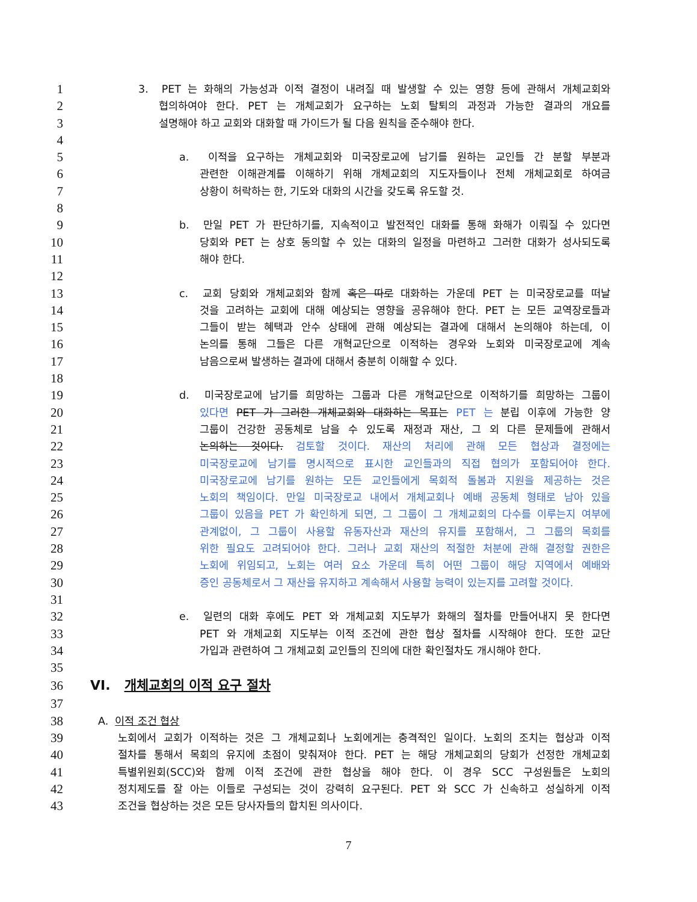1 3. PET 는 화해의 가능성과 이적 결정이 내려질 때 발생할 수 있는 영향 등에 관해서 개체교회와
2 협의하여야 한다. PET 는 개체교회가 요구하는 노회 탈퇴의 과정과 가능한 결과의 개요를
3 설명해야 하고 교회와 대화할 때 가이드가 될 다음 원칙을 준수해야 한다.
4
5 a. 이적을 요구하는 개체교회와 미국장로교에 남기를 원하는 교인들 간 분할 부분과
6 관련한 이해관계를 이해하기 위해 개체교회의 지도자들이나 전체 개체교회로 하여금
7 상황이 허락하는 한, 기도와 대화의 시간을 갖도록 유도할 것.
8
9 b. 만일 PET 가 판단하기를, 지속적이고 발전적인 대화를 통해 화해가 이뤄질 수 있다면
10 당회와 PET 는 상호 동의할 수 있는 대화의 일정을 마련하고 그러한 대화가 성사되도록
11 해야 한다.
12
13 c. 교회 당회와 개체교회와 함께 혹은 따로 대화하는 가운데 PET 는 미국장로교를 떠날
14 것을 고려하는 교회에 대해 예상되는 영향을 공유해야 한다. PET 는 모든 교역장로들과
15 그들이 받는 혜택과 안수 상태에 관해 예상되는 결과에 대해서 논의해야 하는데, 이
16 논의를 통해 그들은 다른 개혁교단으로 이적하는 경우와 노회와 미국장로교에 계속
17 남음으로써 발생하는 결과에 대해서 충분히 이해할 수 있다.
18
19 d. 미국장로교에 남기를 희망하는 그룹과 다른 개혁교단으로 이적하기를 희망하는 그룹이
20 있다면 PET 가 그러한 개체교회와 대화하는 목표는 PET 는 분립 이후에 가능한 양
21 그룹이 건강한 공동체로 남을 수 있도록 재정과 재산, 그 외 다른 문제들에 관해서
22 논의하는 것이다. 검토할 것이다. 재산의 처리에 관해 모든 협상과 결정에는
23 미국장로교에 남기를 명시적으로 표시한 교인들과의 직접 협의가 포함되어야 한다.
24 미국장로교에 남기를 원하는 모든 교인들에게 목회적 돌봄과 지원을 제공하는 것은
25 노회의 책임이다. 만일 미국장로교 내에서 개체교회나 예배 공동체 형태로 남아 있을
26 그룹이 있음을 PET 가 확인하게 되면, 그 그룹이 그 개체교회의 다수를 이루는지 여부에
27 관계없이, 그 그룹이 사용할 유동자산과 재산의 유지를 포함해서, 그 그룹의 목회를
28 위한 필요도 고려되어야 한다. 그러나 교회 재산의 적절한 처분에 관해 결정할 권한은
29 노회에 위임되고, 노회는 여러 요소 가운데 특히 어떤 그룹이 해당 지역에서 예배와
30 증인 공동체로서 그 재산을 유지하고 계속해서 사용할 능력이 있는지를 고려할 것이다.
31
32 e. 일련의 대화 후에도 PET 와 개체교회 지도부가 화해의 절차를 만들어내지 못 한다면
33 PET 와 개체교회 지도부는 이적 조건에 관한 협상 절차를 시작해야 한다. 또한 교단
34 가입과 관련하여 그 개체교회 교인들의 진의에 대한 확인절차도 개시해야 한다.
35
36 VI. 개체교회의 이적 요구 절차
37
38 A. 이적 조건 협상
39 노회에서 교회가 이적하는 것은 그 개체교회나 노회에게는 충격적인 일이다. 노회의 조치는 협상과 이적
40 절차를 통해서 목회의 유지에 초점이 맞춰져야 한다. PET 는 해당 개체교회의 당회가 선정한 개체교회
41 특별위원회(SCC)와 함께 이적 조건에 관한 협상을 해야 한다. 이 경우 SCC 구성원들은 노회의
42 정치제도를 잘 아는 이들로 구성되는 것이 강력히 요구된다. PET 와 SCC 가 신속하고 성실하게 이적
43 조건을 협상하는 것은 모든 당사자들의 합치된 의사이다.
7